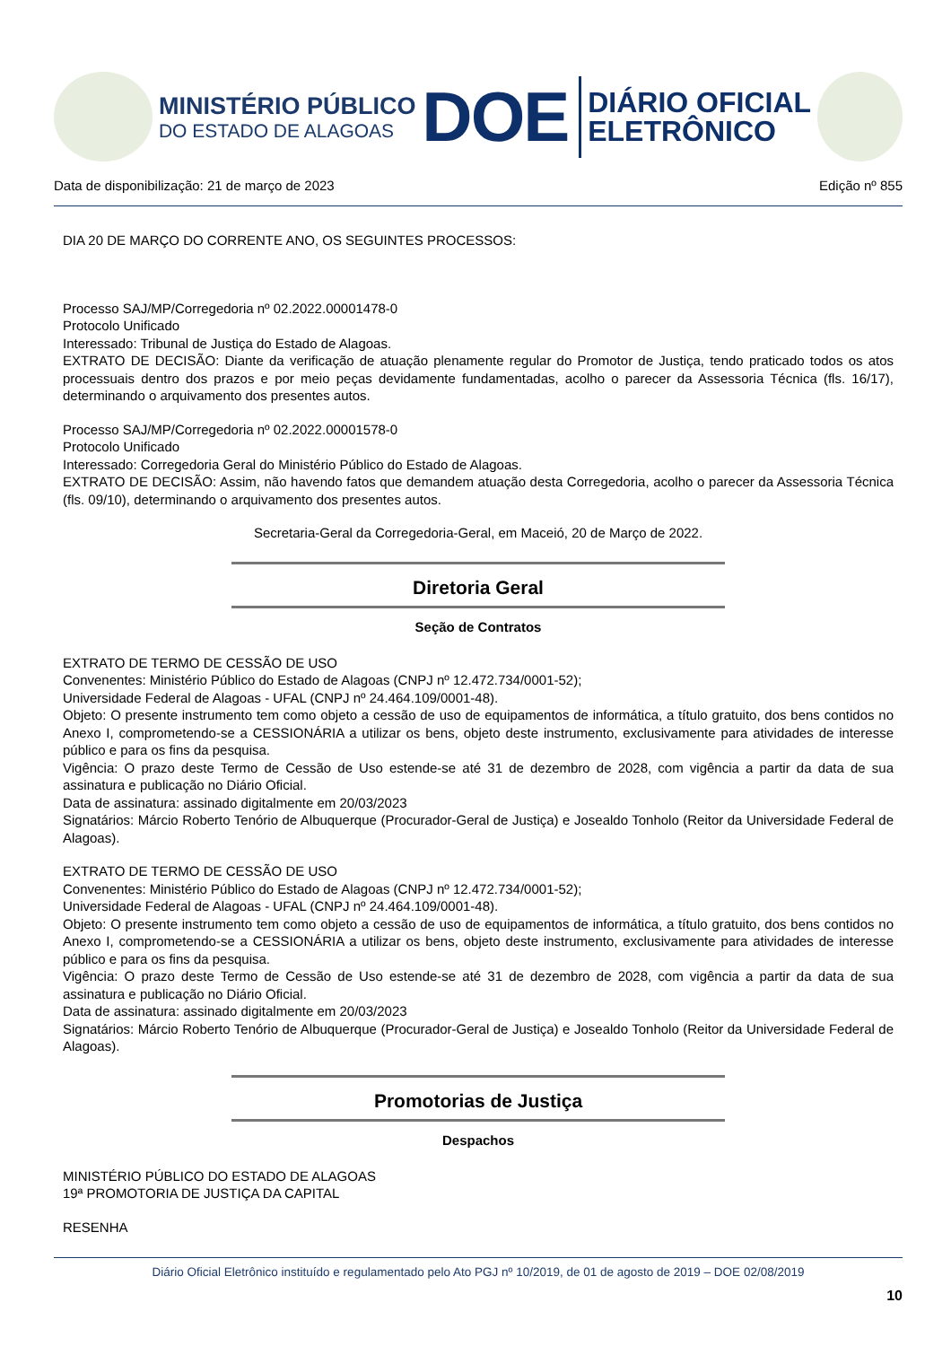MINISTÉRIO PÚBLICO
DO ESTADO DE ALAGOAS
DOE
DIÁRIO OFICIAL
ELETRÔNICO
Data de disponibilização: 21 de março de 2023 Edição nº 855
DIA 20 DE MARÇO DO CORRENTE ANO, OS SEGUINTES PROCESSOS:
Processo SAJ/MP/Corregedoria nº 02.2022.00001478-0
Protocolo Unificado
Interessado: Tribunal de Justiça do Estado de Alagoas.
EXTRATO DE DECISÃO: Diante da verificação de atuação plenamente regular do Promotor de Justiça, tendo praticado todos os atos processuais dentro dos prazos e por meio peças devidamente fundamentadas, acolho o parecer da Assessoria Técnica (fls. 16/17), determinando o arquivamento dos presentes autos.
Processo SAJ/MP/Corregedoria nº 02.2022.00001578-0
Protocolo Unificado
Interessado: Corregedoria Geral do Ministério Público do Estado de Alagoas.
EXTRATO DE DECISÃO: Assim, não havendo fatos que demandem atuação desta Corregedoria, acolho o parecer da Assessoria Técnica (fls. 09/10), determinando o arquivamento dos presentes autos.
Secretaria-Geral da Corregedoria-Geral, em Maceió, 20 de Março de 2022.
Diretoria Geral
Seção de Contratos
EXTRATO DE TERMO DE CESSÃO DE USO
Convenentes: Ministério Público do Estado de Alagoas (CNPJ nº 12.472.734/0001-52);
Universidade Federal de Alagoas - UFAL (CNPJ nº 24.464.109/0001-48).
Objeto: O presente instrumento tem como objeto a cessão de uso de equipamentos de informática, a título gratuito, dos bens contidos no Anexo I, comprometendo-se a CESSIONÁRIA a utilizar os bens, objeto deste instrumento, exclusivamente para atividades de interesse público e para os fins da pesquisa.
Vigência: O prazo deste Termo de Cessão de Uso estende-se até 31 de dezembro de 2028, com vigência a partir da data de sua assinatura e publicação no Diário Oficial.
Data de assinatura: assinado digitalmente em 20/03/2023
Signatários: Márcio Roberto Tenório de Albuquerque (Procurador-Geral de Justiça) e Josealdo Tonholo (Reitor da Universidade Federal de Alagoas).
EXTRATO DE TERMO DE CESSÃO DE USO
Convenentes: Ministério Público do Estado de Alagoas (CNPJ nº 12.472.734/0001-52);
Universidade Federal de Alagoas - UFAL (CNPJ nº 24.464.109/0001-48).
Objeto: O presente instrumento tem como objeto a cessão de uso de equipamentos de informática, a título gratuito, dos bens contidos no Anexo I, comprometendo-se a CESSIONÁRIA a utilizar os bens, objeto deste instrumento, exclusivamente para atividades de interesse público e para os fins da pesquisa.
Vigência: O prazo deste Termo de Cessão de Uso estende-se até 31 de dezembro de 2028, com vigência a partir da data de sua assinatura e publicação no Diário Oficial.
Data de assinatura: assinado digitalmente em 20/03/2023
Signatários: Márcio Roberto Tenório de Albuquerque (Procurador-Geral de Justiça) e Josealdo Tonholo (Reitor da Universidade Federal de Alagoas).
Promotorias de Justiça
Despachos
MINISTÉRIO PÚBLICO DO ESTADO DE ALAGOAS
19ª PROMOTORIA DE JUSTIÇA DA CAPITAL
RESENHA
Diário Oficial Eletrônico instituído e regulamentado pelo Ato PGJ nº 10/2019, de 01 de agosto de 2019 – DOE 02/08/2019
10